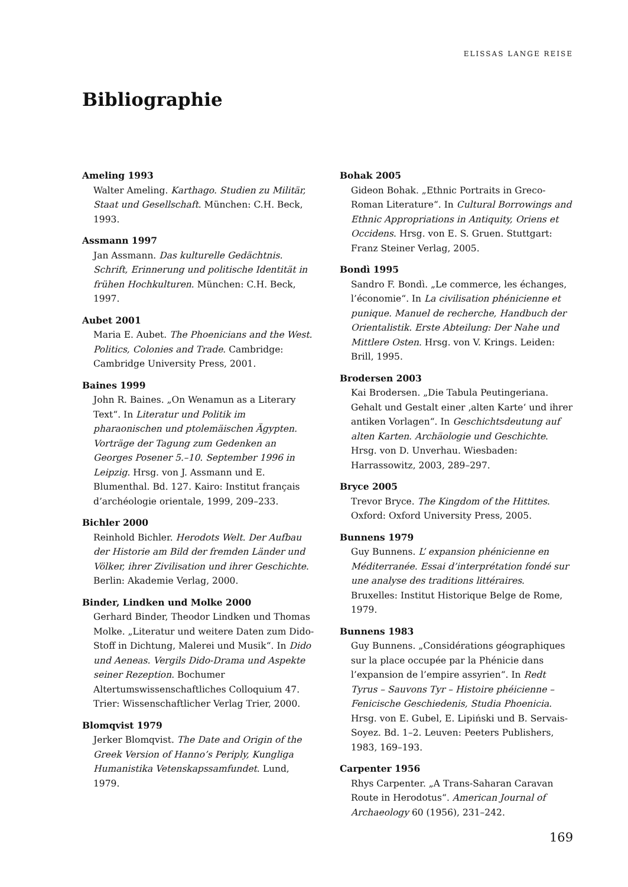ELISSAS LANGE REISE
Bibliographie
Ameling 1993
Walter Ameling. Karthago. Studien zu Militär, Staat und Gesellschaft. München: C.H. Beck, 1993.
Assmann 1997
Jan Assmann. Das kulturelle Gedächtnis. Schrift, Erinnerung und politische Identität in frühen Hochkulturen. München: C.H. Beck, 1997.
Aubet 2001
Maria E. Aubet. The Phoenicians and the West. Politics, Colonies and Trade. Cambridge: Cambridge University Press, 2001.
Baines 1999
John R. Baines. „On Wenamun as a Literary Text“. In Literatur und Politik im pharaonischen und ptolemäischen Ägypten. Vorträge der Tagung zum Gedenken an Georges Posener 5.–10. September 1996 in Leipzig. Hrsg. von J. Assmann und E. Blumenthal. Bd. 127. Kairo: Institut français d’archéologie orientale, 1999, 209–233.
Bichler 2000
Reinhold Bichler. Herodots Welt. Der Aufbau der Historie am Bild der fremden Länder und Völker, ihrer Zivilisation und ihrer Geschichte. Berlin: Akademie Verlag, 2000.
Binder, Lindken und Molke 2000
Gerhard Binder, Theodor Lindken und Thomas Molke. „Literatur und weitere Daten zum Dido-Stoff in Dichtung, Malerei und Musik“. In Dido und Aeneas. Vergils Dido-Drama und Aspekte seiner Rezeption. Bochumer Altertumswissenschaftliches Colloquium 47. Trier: Wissenschaftlicher Verlag Trier, 2000.
Blomqvist 1979
Jerker Blomqvist. The Date and Origin of the Greek Version of Hanno’s Periply, Kungliga Humanistika Vetenskapssamfundet. Lund, 1979.
Bohak 2005
Gideon Bohak. „Ethnic Portraits in Greco-Roman Literature“. In Cultural Borrowings and Ethnic Appropriations in Antiquity, Oriens et Occidens. Hrsg. von E. S. Gruen. Stuttgart: Franz Steiner Verlag, 2005.
Bondì 1995
Sandro F. Bondì. „Le commerce, les échanges, l’économie“. In La civilisation phénicienne et punique. Manuel de recherche, Handbuch der Orientalistik. Erste Abteilung: Der Nahe und Mittlere Osten. Hrsg. von V. Krings. Leiden: Brill, 1995.
Brodersen 2003
Kai Brodersen. „Die Tabula Peutingeriana. Gehalt und Gestalt einer ‚alten Karte‘ und ihrer antiken Vorlagen“. In Geschichtsdeutung auf alten Karten. Archäologie und Geschichte. Hrsg. von D. Unverhau. Wiesbaden: Harrassowitz, 2003, 289–297.
Bryce 2005
Trevor Bryce. The Kingdom of the Hittites. Oxford: Oxford University Press, 2005.
Bunnens 1979
Guy Bunnens. L’ expansion phénicienne en Méditerranée. Essai d’interprétation fondé sur une analyse des traditions littéraires. Bruxelles: Institut Historique Belge de Rome, 1979.
Bunnens 1983
Guy Bunnens. „Considérations géographiques sur la place occupée par la Phénicie dans l’expansion de l’empire assyrien“. In Redt Tyrus – Sauvons Tyr – Histoire phéicienne – Fenicische Geschiedenis, Studia Phoenicia. Hrsg. von E. Gubel, E. Lipiński und B. Servais-Soyez. Bd. 1–2. Leuven: Peeters Publishers, 1983, 169–193.
Carpenter 1956
Rhys Carpenter. „A Trans-Saharan Caravan Route in Herodotus“. American Journal of Archaeology 60 (1956), 231–242.
169